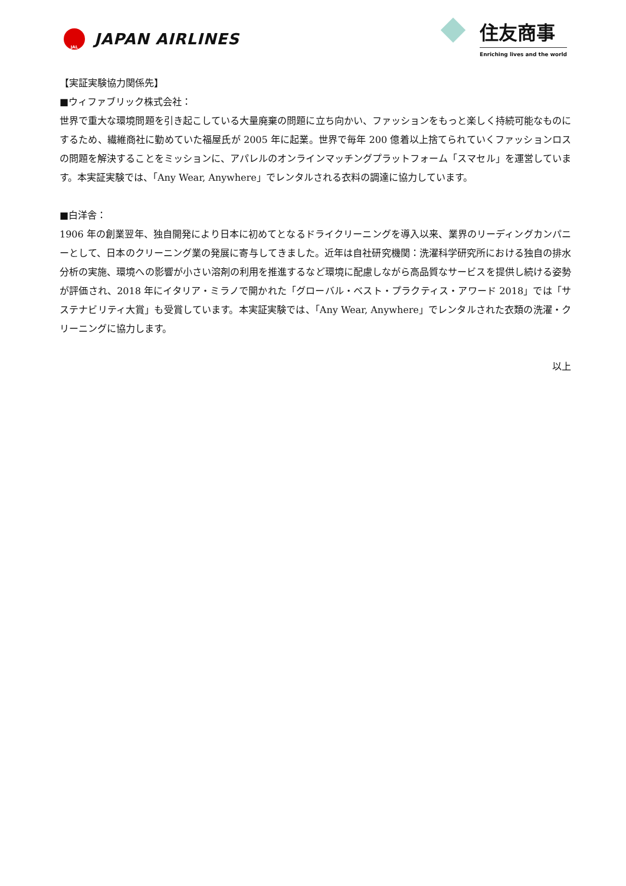JAL
JAPAN AIRLINES
住友商事
Enriching lives and the world
【実証実験協力関係先】
■ウィファブリック株式会社：
世界で重大な環境問題を引き起こしている大量廃棄の問題に立ち向かい、ファッションをもっと楽しく持続可能なものにするため、繊維商社に勤めていた福屋氏が 2005 年に起業。世界で毎年 200 億着以上捨てられていくファッションロスの問題を解決することをミッションに、アパレルのオンラインマッチングプラットフォーム「スマセル」を運営しています。本実証実験では、「Any Wear, Anywhere」でレンタルされる衣料の調達に協力しています。
■白洋舎：
1906 年の創業翌年、独自開発により日本に初めてとなるドライクリーニングを導入以来、業界のリーディングカンパニーとして、日本のクリーニング業の発展に寄与してきました。近年は自社研究機関：洗濯科学研究所における独自の排水分析の実施、環境への影響が小さい溶剤の利用を推進するなど環境に配慮しながら高品質なサービスを提供し続ける姿勢が評価され、2018 年にイタリア・ミラノで開かれた「グローバル・ベスト・プラクティス・アワード 2018」では「サステナビリティ大賞」も受賞しています。本実証実験では、「Any Wear, Anywhere」でレンタルされた衣類の洗濯・クリーニングに協力します。
以上